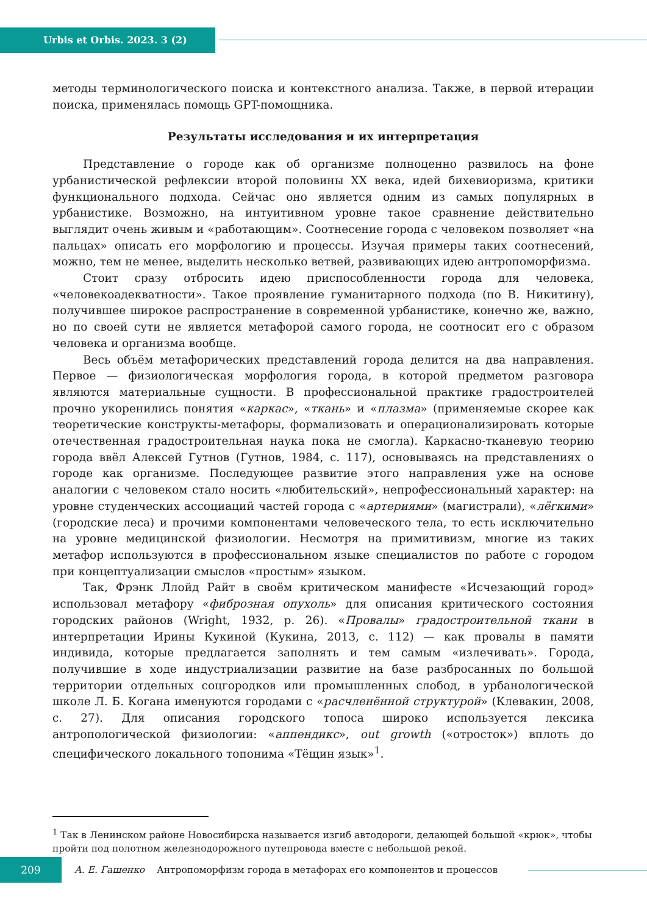Urbis et Orbis. 2023. 3 (2)
методы терминологического поиска и контекстного анализа. Также, в первой итерации поиска, применялась помощь GPT-помощника.
Результаты исследования и их интерпретация
Представление о городе как об организме полноценно развилось на фоне урбанистической рефлексии второй половины XX века, идей бихевиоризма, критики функционального подхода. Сейчас оно является одним из самых популярных в урбанистике. Возможно, на интуитивном уровне такое сравнение действительно выглядит очень живым и «работающим». Соотнесение города с человеком позволяет «на пальцах» описать его морфологию и процессы. Изучая примеры таких соотнесений, можно, тем не менее, выделить несколько ветвей, развивающих идею антропоморфизма.
Стоит сразу отбросить идею приспособленности города для человека, «человекоадекватности». Такое проявление гуманитарного подхода (по В. Никитину), получившее широкое распространение в современной урбанистике, конечно же, важно, но по своей сути не является метафорой самого города, не соотносит его с образом человека и организма вообще.
Весь объём метафорических представлений города делится на два направления. Первое — физиологическая морфология города, в которой предметом разговора являются материальные сущности. В профессиональной практике градостроителей прочно укоренились понятия «каркас», «ткань» и «плазма» (применяемые скорее как теоретические конструкты-метафоры, формализовать и операционализировать которые отечественная градостроительная наука пока не смогла). Каркасно-тканевую теорию города ввёл Алексей Гутнов (Гутнов, 1984, с. 117), основываясь на представлениях о городе как организме. Последующее развитие этого направления уже на основе аналогии с человеком стало носить «любительский», непрофессиональный характер: на уровне студенческих ассоциаций частей города с «артериями» (магистрали), «лёгкими» (городские леса) и прочими компонентами человеческого тела, то есть исключительно на уровне медицинской физиологии. Несмотря на примитивизм, многие из таких метафор используются в профессиональном языке специалистов по работе с городом при концептуализации смыслов «простым» языком.
Так, Фрэнк Ллойд Райт в своём критическом манифесте «Исчезающий город» использовал метафору «фиброзная опухоль» для описания критического состояния городских районов (Wright, 1932, p. 26). «Провалы» градостроительной ткани в интерпретации Ирины Кукиной (Кукина, 2013, с. 112) — как провалы в памяти индивида, которые предлагается заполнять и тем самым «излечивать». Города, получившие в ходе индустриализации развитие на базе разбросанных по большой территории отдельных соцгородков или промышленных слобод, в урбанологической школе Л. Б. Когана именуются городами с «расчленённой структурой» (Клевакин, 2008, с. 27). Для описания городского топоса широко используется лексика антропологической физиологии: «аппендикс», out growth («отросток») вплоть до специфического локального топонима «Тёщин язык»<sup>1</sup>.
<sup>1</sup> Так в Ленинском районе Новосибирска называется изгиб автодороги, делающей большой «крюк», чтобы пройти под полотном железнодорожного путепровода вместе с небольшой рекой.
209
А. Е. Гашенко Антропоморфизм города в метафорах его компонентов и процессов